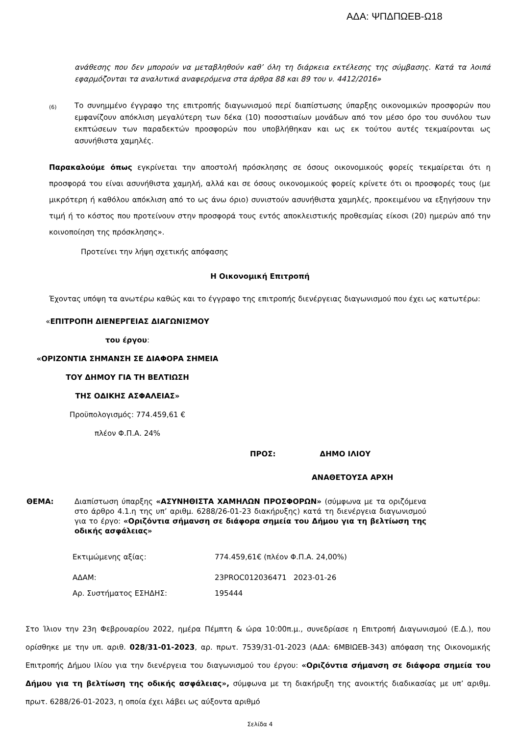ΑΔΑ: ΨΠΔΠΩΕΒ-Ω18
ανάθεσης που δεν μπορούν να μεταβληθούν καθ’ όλη τη διάρκεια εκτέλεσης της σύμβασης. Κατά τα λοιπά εφαρμόζονται τα αναλυτικά αναφερόμενα στα άρθρα 88 και 89 του ν. 4412/2016»
(6) Το συνημμένο έγγραφο της επιτροπής διαγωνισμού περί διαπίστωσης ύπαρξης οικονομικών προσφορών που εμφανίζουν απόκλιση μεγαλύτερη των δέκα (10) ποσοστιαίων μονάδων από τον μέσο όρο του συνόλου των εκπτώσεων των παραδεκτών προσφορών που υποβλήθηκαν και ως εκ τούτου αυτές τεκμαίρονται ως ασυνήθιστα χαμηλές.
Παρακαλούμε όπως εγκρίνεται την αποστολή πρόσκλησης σε όσους οικονομικούς φορείς τεκμαίρεται ότι η προσφορά του είναι ασυνήθιστα χαμηλή, αλλά και σε όσους οικονομικούς φορείς κρίνετε ότι οι προσφορές τους (με μικρότερη ή καθόλου απόκλιση από το ως άνω όριο) συνιστούν ασυνήθιστα χαμηλές, προκειμένου να εξηγήσουν την τιμή ή το κόστος που προτείνουν στην προσφορά τους εντός αποκλειστικής προθεσμίας είκοσι (20) ημερών από την κοινοποίηση της πρόσκλησης».
Προτείνει την λήψη σχετικής απόφασης
Η Οικονομική Επιτροπή
Έχοντας υπόψη τα ανωτέρω καθώς και το έγγραφο της επιτροπής διενέργειας διαγωνισμού που έχει ως κατωτέρω:
«ΕΠΙΤΡΟΠΗ ΔΙΕΝΕΡΓΕΙΑΣ ΔΙΑΓΩΝΙΣΜΟΥ
του έργου:
«ΟΡΙΖΟΝΤΙΑ ΣΗΜΑΝΣΗ ΣΕ ΔΙΑΦΟΡΑ ΣΗΜΕΙΑ
ΤΟΥ ΔΗΜΟΥ ΓΙΑ ΤΗ ΒΕΛΤΙΩΣΗ
ΤΗΣ ΟΔΙΚΗΣ ΑΣΦΑΛΕΙΑΣ»
Προϋπολογισμός: 774.459,61 €
πλέον Φ.Π.Α. 24%
ΠΡΟΣ: ΔΗΜΟ ΙΛΙΟΥ
ΑΝΑΘΕΤΟΥΣΑ ΑΡΧΗ
ΘΕΜΑ: Διαπίστωση ύπαρξης «ΑΣΥΝΗΘΙΣΤΑ ΧΑΜΗΛΩΝ ΠΡΟΣΦΟΡΩΝ» (σύμφωνα με τα οριζόμενα στο άρθρο 4.1.η της υπ’ αριθμ. 6288/26-01-23 διακήρυξης) κατά τη διενέργεια διαγωνισμού για το έργο: «Οριζόντια σήμανση σε διάφορα σημεία του Δήμου για τη βελτίωση της οδικής ασφάλειας»
| Εκτιμώμενης αξίας: | 774.459,61€ (πλέον Φ.Π.Α. 24,00%) |
| ΑΔΑΜ: | 23PROC012036471 2023-01-26 |
| Αρ. Συστήματος ΕΣΗΔΗΣ: | 195444 |
Στο Ίλιον την 23η Φεβρουαρίου 2022, ημέρα Πέμπτη & ώρα 10:00π.μ., συνεδρίασε η Επιτροπή Διαγωνισμού (Ε.Δ.), που ορίσθηκε με την υπ. αριθ. 028/31-01-2023, αρ. πρωτ. 7539/31-01-2023 (ΑΔΑ: 6ΜΒΙΩΕΒ-343) απόφαση της Οικονομικής Επιτροπής Δήμου Ιλίου για την διενέργεια του διαγωνισμού του έργου: «Οριζόντια σήμανση σε διάφορα σημεία του Δήμου για τη βελτίωση της οδικής ασφάλειας», σύμφωνα με τη διακήρυξη της ανοικτής διαδικασίας με υπ’ αριθμ. πρωτ. 6288/26-01-2023, η οποία έχει λάβει ως αύξοντα αριθμό
Σελίδα 4